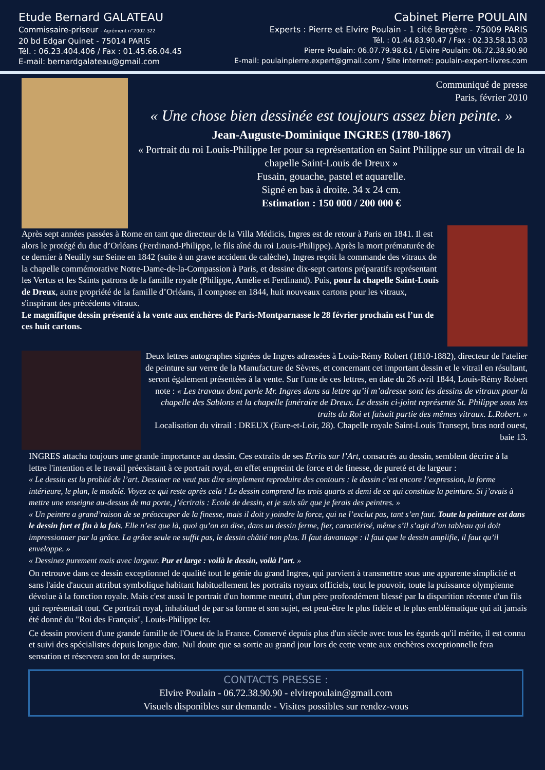Etude Bernard GALATEAU
Commissaire-priseur - Agrément n°2002-322
20 bd Edgar Quinet - 75014 PARIS
Tél. : 06.23.404.406 / Fax : 01.45.66.04.45
E-mail: bernardgalateau@gmail.com
Cabinet Pierre POULAIN
Experts : Pierre et Elvire Poulain - 1 cité Bergère - 75009 PARIS
Tél. : 01.44.83.90.47 / Fax : 02.33.58.13.03
Pierre Poulain: 06.07.79.98.61 / Elvire Poulain: 06.72.38.90.90
E-mail: poulainpierre.expert@gmail.com / Site internet: poulain-expert-livres.com
Communiqué de presse
Paris, février 2010
« Une chose bien dessinée est toujours assez bien peinte. »
Jean-Auguste-Dominique INGRES (1780-1867)
« Portrait du roi Louis-Philippe Ier pour sa représentation en Saint Philippe sur un vitrail de la chapelle Saint-Louis de Dreux »
Fusain, gouache, pastel et aquarelle.
Signé en bas à droite. 34 x 24 cm.
Estimation : 150 000 / 200 000 €
Après sept années passées à Rome en tant que directeur de la Villa Médicis, Ingres est de retour à Paris en 1841. Il est alors le protégé du duc d’Orléans (Ferdinand-Philippe, le fils aîné du roi Louis-Philippe). Après la mort prématurée de ce dernier à Neuilly sur Seine en 1842 (suite à un grave accident de calèche), Ingres reçoit la commande des vitraux de la chapelle commémorative Notre-Dame-de-la-Compassion à Paris, et dessine dix-sept cartons préparatifs représentant les Vertus et les Saints patrons de la famille royale (Philippe, Amélie et Ferdinand). Puis, pour la chapelle Saint-Louis de Dreux, autre propriété de la famille d’Orléans, il compose en 1844, huit nouveaux cartons pour les vitraux, s'inspirant des précédents vitraux.
Le magnifique dessin présenté à la vente aux enchères de Paris-Montparnasse le 28 février prochain est l’un de ces huit cartons.
Deux lettres autographes signées de Ingres adressées à Louis-Rémy Robert (1810-1882), directeur de l'atelier de peinture sur verre de la Manufacture de Sèvres, et concernant cet important dessin et le vitrail en résultant, seront également présentées à la vente. Sur l'une de ces lettres, en date du 26 avril 1844, Louis-Rémy Robert note : « Les travaux dont parle Mr. Ingres dans sa lettre qu’il m’adresse sont les dessins de vitraux pour la chapelle des Sablons et la chapelle funéraire de Dreux. Le dessin ci-joint représente St. Philippe sous les traits du Roi et faisait partie des mêmes vitraux. L.Robert. »
Localisation du vitrail : DREUX (Eure-et-Loir, 28). Chapelle royale Saint-Louis Transept, bras nord ouest, baie 13.
INGRES attacha toujours une grande importance au dessin. Ces extraits de ses Ecrits sur l’Art, consacrés au dessin, semblent décrire à la lettre l'intention et le travail préexistant à ce portrait royal, en effet empreint de force et de finesse, de pureté et de largeur :
« Le dessin est la probité de l’art. Dessiner ne veut pas dire simplement reproduire des contours : le dessin c’est encore l’expression, la forme intérieure, le plan, le modelé. Voyez ce qui reste après cela ! Le dessin comprend les trois quarts et demi de ce qui constitue la peinture. Si j’avais à mettre une enseigne au-dessus de ma porte, j’écrirais : Ecole de dessin, et je suis sûr que je ferais des peintres. »
« Un peintre a grand’raison de se préoccuper de la finesse, mais il doit y joindre la force, qui ne l’exclut pas, tant s’en faut. Toute la peinture est dans le dessin fort et fin à la fois. Elle n’est que là, quoi qu’on en dise, dans un dessin ferme, fier, caractérisé, même s’il s’agit d’un tableau qui doit impressionner par la grâce. La grâce seule ne suffit pas, le dessin châtié non plus. Il faut davantage : il faut que le dessin amplifie, il faut qu’il enveloppe. »
« Dessinez purement mais avec largeur. Pur et large : voilà le dessin, voilà l’art. »
On retrouve dans ce dessin exceptionnel de qualité tout le génie du grand Ingres, qui parvient à transmettre sous une apparente simplicité et sans l'aide d'aucun attribut symbolique habitant habituellement les portraits royaux officiels, tout le pouvoir, toute la puissance olympienne dévolue à la fonction royale. Mais c'est aussi le portrait d'un homme meutri, d'un père profondément blessé par la disparition récente d'un fils qui représentait tout. Ce portrait royal, inhabituel de par sa forme et son sujet, est peut-être le plus fidèle et le plus emblématique qui ait jamais été donné du "Roi des Français", Louis-Philippe Ier.
Ce dessin provient d'une grande famille de l'Ouest de la France. Conservé depuis plus d'un siècle avec tous les égards qu'il mérite, il est connu et suivi des spécialistes depuis longue date. Nul doute que sa sortie au grand jour lors de cette vente aux enchères exceptionnelle fera sensation et réservera son lot de surprises.
CONTACTS PRESSE :
Elvire Poulain - 06.72.38.90.90 - elvirepoulain@gmail.com
Visuels disponibles sur demande - Visites possibles sur rendez-vous